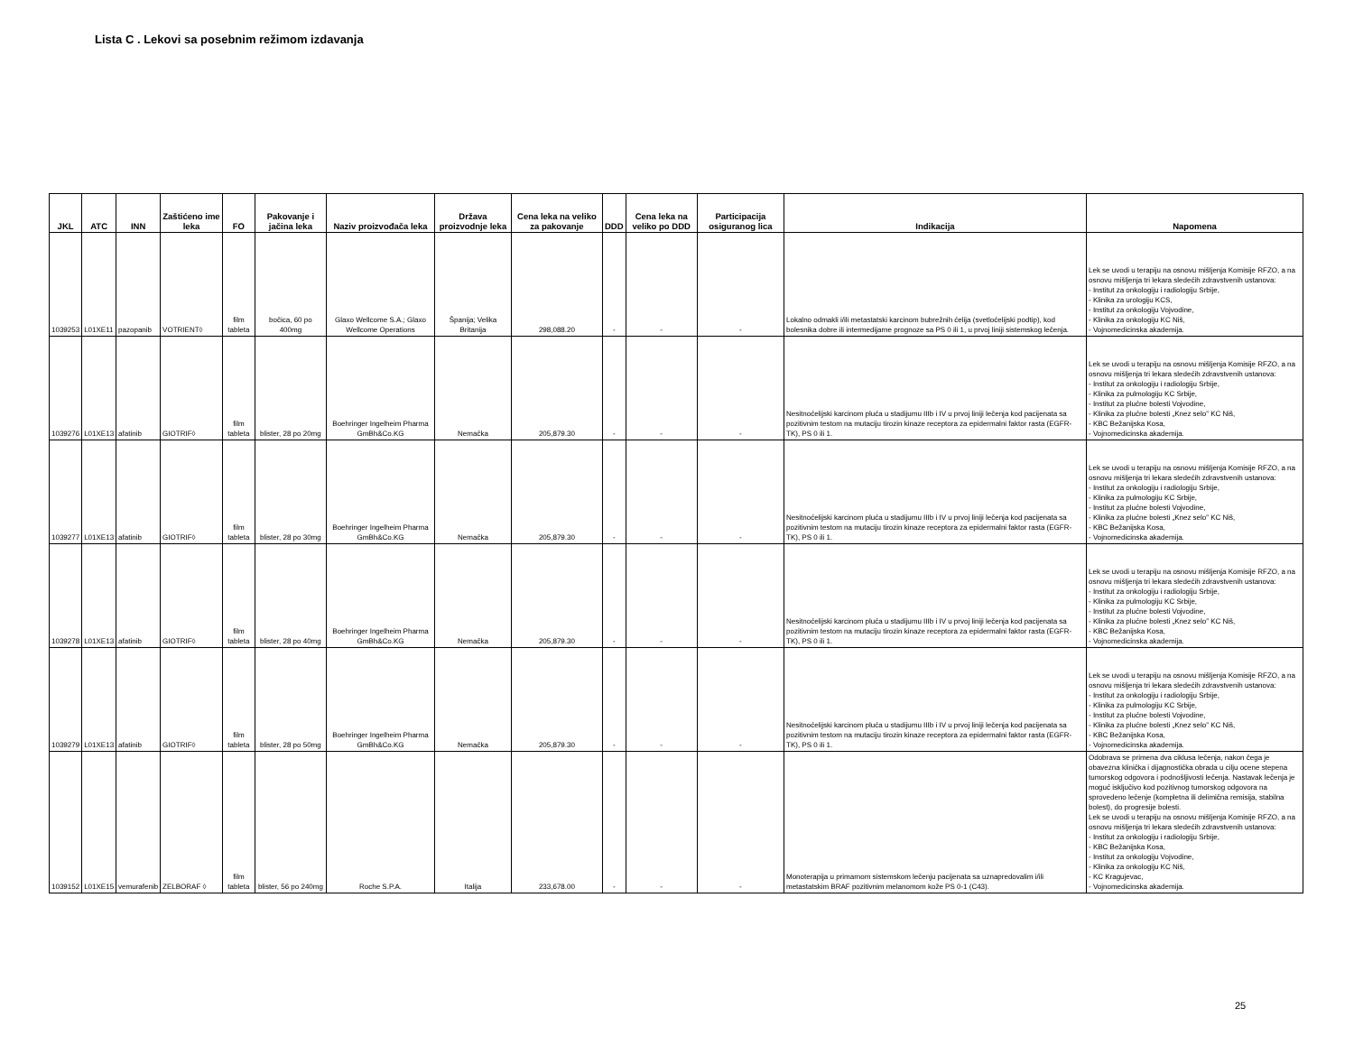Lista C . Lekovi sa posebnim režimom izdavanja
| JKL | ATC | INN | Zaštićeno ime leka | FO | Pakovanje i jačina leka | Naziv proizvođača leka | Država proizvodnje leka | Cena leka na veliko za pakovanje | DDD | Cena leka na veliko po DDD | Participacija osiguranog lica | Indikacija | Napomena |
| --- | --- | --- | --- | --- | --- | --- | --- | --- | --- | --- | --- | --- | --- |
| 1039253 | L01XE11 | pazopanib | VOTRIENT◊ | film tableta | bočica, 60 po 400mg | Glaxo Wellcome S.A.; Glaxo Wellcome Operations | Španija; Velika Britanija | 298,088.20 | - | - | - | Lokalno odmakli i/ili metastatski karcinom bubrežnih ćelija (svetloćelijski podtip), kod bolesnika dobre ili intermedijarne prognoze sa PS 0 ili 1, u prvoj liniji sistemskog lečenja. | Lek se uvodi u terapiju na osnovu mišljenja Komisije RFZO, a na osnovu mišljenja tri lekara sledećih zdravstvenih ustanova: - Institut za onkologiju i radiologiju Srbije, - Klinika za urologiju KCS, - Institut za onkologiju Vojvodine, - Klinika za onkologiju KC Niš, - Vojnomedicinska akademija. |
| 1039276 | L01XE13 | afatinib | GIOTRIF◊ | film tableta | blister, 28 po 20mg | Boehringer Ingelheim Pharma GmBh&Co.KG | Nemačka | 205,879.30 | - | - | - | Nesitnoćelijski karcinom pluća u stadijumu IIIb i IV u prvoj liniji lečenja kod pacijenata sa pozitivnim testom na mutaciju tirozin kinaze receptora za epidermalni faktor rasta (EGFR-TK), PS 0 ili 1. | Lek se uvodi u terapiju na osnovu mišljenja Komisije RFZO, a na osnovu mišljenja tri lekara sledećih zdravstvenih ustanova: - Institut za onkologiju i radiologiju Srbije, - Klinika za pulmologiju KC Srbije, - Institut za plućne bolesti Vojvodine, - Klinika za plućne bolesti „Knez selo” KC Niš, - KBC Bežanijska Kosa, - Vojnomedicinska akademija. |
| 1039277 | L01XE13 | afatinib | GIOTRIF◊ | film tableta | blister, 28 po 30mg | Boehringer Ingelheim Pharma GmBh&Co.KG | Nemačka | 205,879.30 | - | - | - | Nesitnoćelijski karcinom pluća u stadijumu IIIb i IV u prvoj liniji lečenja kod pacijenata sa pozitivnim testom na mutaciju tirozin kinaze receptora za epidermalni faktor rasta (EGFR-TK), PS 0 ili 1. | Lek se uvodi u terapiju na osnovu mišljenja Komisije RFZO, a na osnovu mišljenja tri lekara sledećih zdravstvenih ustanova: - Institut za onkologiju i radiologiju Srbije, - Klinika za pulmologiju KC Srbije, - Institut za plućne bolesti Vojvodine, - Klinika za plućne bolesti „Knez selo” KC Niš, - KBC Bežanijska Kosa, - Vojnomedicinska akademija. |
| 1039278 | L01XE13 | afatinib | GIOTRIF◊ | film tableta | blister, 28 po 40mg | Boehringer Ingelheim Pharma GmBh&Co.KG | Nemačka | 205,879.30 | - | - | - | Nesitnoćelijski karcinom pluća u stadijumu IIIb i IV u prvoj liniji lečenja kod pacijenata sa pozitivnim testom na mutaciju tirozin kinaze receptora za epidermalni faktor rasta (EGFR-TK), PS 0 ili 1. | Lek se uvodi u terapiju na osnovu mišljenja Komisije RFZO, a na osnovu mišljenja tri lekara sledećih zdravstvenih ustanova: - Institut za onkologiju i radiologiju Srbije, - Klinika za pulmologiju KC Srbije, - Institut za plućne bolesti Vojvodine, - Klinika za plućne bolesti „Knez selo” KC Niš, - KBC Bežanijska Kosa, - Vojnomedicinska akademija. |
| 1039279 | L01XE13 | afatinib | GIOTRIF◊ | film tableta | blister, 28 po 50mg | Boehringer Ingelheim Pharma GmBh&Co.KG | Nemačka | 205,879.30 | - | - | - | Nesitnoćelijski karcinom pluća u stadijumu IIIb i IV u prvoj liniji lečenja kod pacijenata sa pozitivnim testom na mutaciju tirozin kinaze receptora za epidermalni faktor rasta (EGFR-TK), PS 0 ili 1. | Lek se uvodi u terapiju na osnovu mišljenja Komisije RFZO, a na osnovu mišljenja tri lekara sledećih zdravstvenih ustanova: - Institut za onkologiju i radiologiju Srbije, - Klinika za pulmologiju KC Srbije, - Institut za plućne bolesti Vojvodine, - Klinika za plućne bolesti „Knez selo” KC Niš, - KBC Bežanijska Kosa, - Vojnomedicinska akademija. |
| 1039152 | L01XE15 | vemurafenib | ZELBORAF ◊ | film tableta | blister, 56 po 240mg | Roche S.P.A. | Italija | 233,678.00 | - | - | - | Monoterapija u primarnom sistemskom lečenju pacijenata sa uznapredovalim i/ili metastatskim BRAF pozitivnim melanomom kože PS 0-1 (C43). | Odobrava se primena dva ciklusa lečenja, nakon čega je obavezna klinička i dijagnostička obrada u cilju ocene stepena tumorskog odgovora i podnošljivosti lečenja. Nastavak lečenja je moguć isključivo kod pozitivnog tumorskog odgovora na sprovedeno lečenje (kompletna ili delimična remisija, stabilna bolest), do progresije bolesti. Lek se uvodi u terapiju na osnovu mišljenja Komisije RFZO, a na osnovu mišljenja tri lekara sledećih zdravstvenih ustanova: - Institut za onkologiju i radiologiju Srbije, - KBC Bežanijska Kosa, - Institut za onkologiju Vojvodine, - Klinika za onkologiju KC Niš, - KC Kragujevac, - Vojnomedicinska akademija. |
25